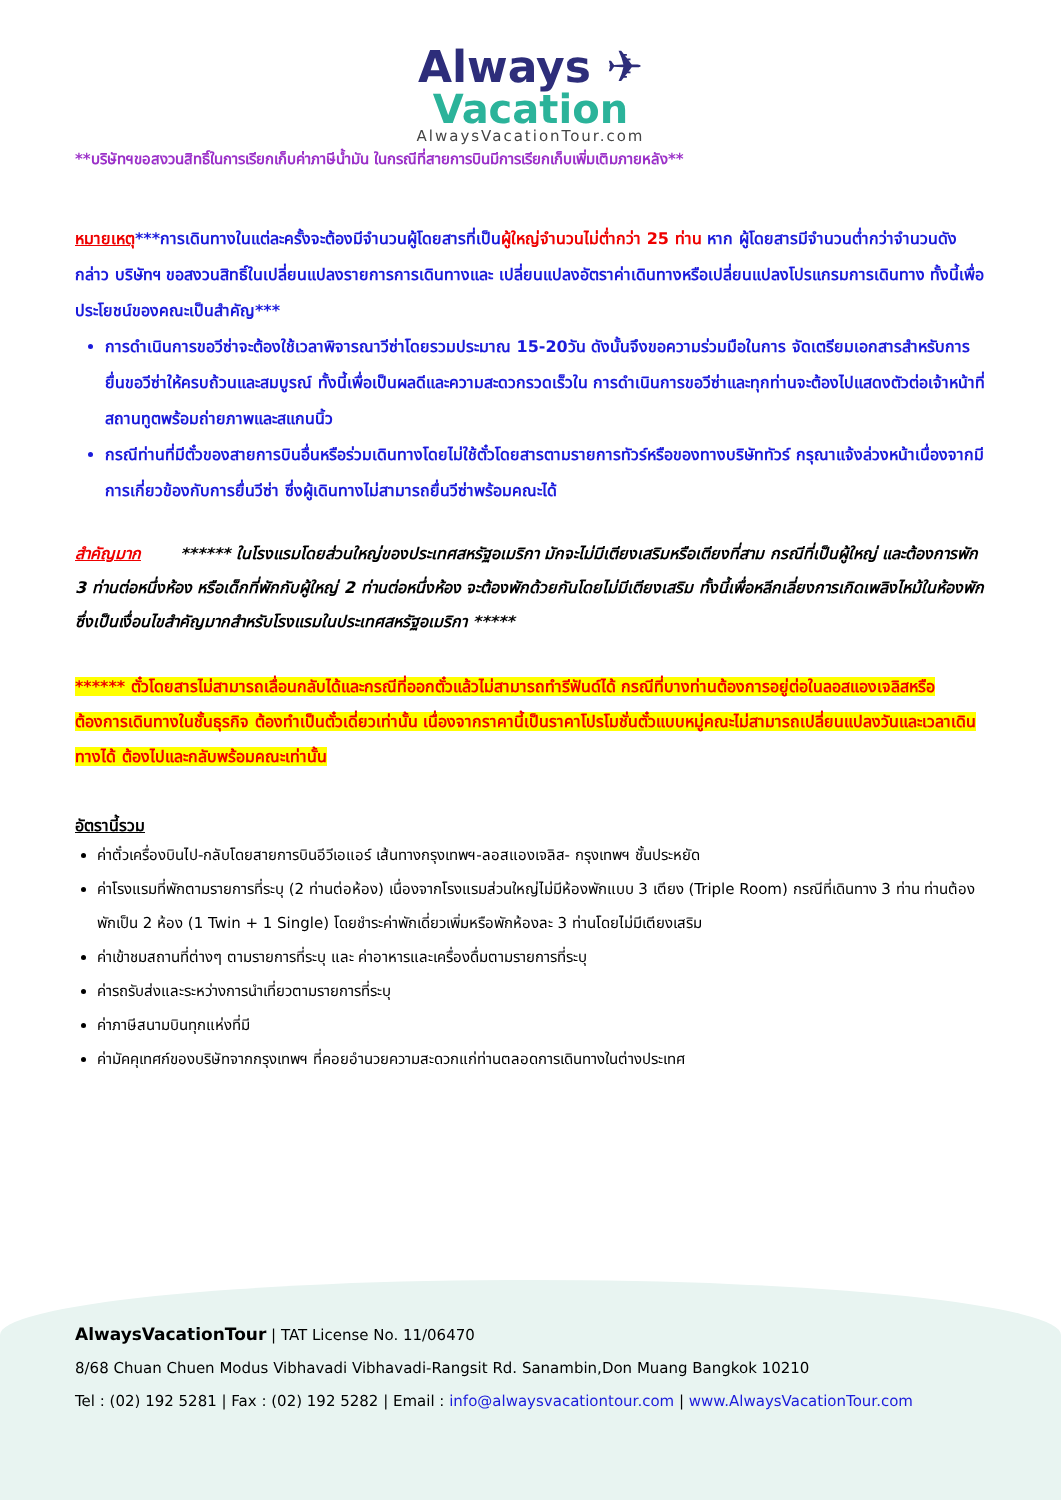Always ✈
Vacation
AlwaysVacationTour.com
**บริษัทฯขอสงวนสิทธิ์ในการเรียกเก็บค่าภาษีน้ำมัน ในกรณีที่สายการบินมีการเรียกเก็บเพิ่มเติมภายหลัง**
หมายเหตุ***การเดินทางในแต่ละครั้งจะต้องมีจำนวนผู้โดยสารที่เป็นผู้ใหญ่จำนวนไม่ต่ำกว่า 25 ท่าน หาก ผู้โดยสารมีจำนวนต่ำกว่าจำนวนดังกล่าว บริษัทฯ ขอสงวนสิทธิ์ในเปลี่ยนแปลงรายการการเดินทางและ เปลี่ยนแปลงอัตราค่าเดินทางหรือเปลี่ยนแปลงโปรแกรมการเดินทาง ทั้งนี้เพื่อประโยชน์ของคณะเป็นสำคัญ***
การดำเนินการขอวีซ่าจะต้องใช้เวลาพิจารณาวีซ่าโดยรวมประมาณ 15-20วัน ดังนั้นจึงขอความร่วมมือในการ จัดเตรียมเอกสารสำหรับการยื่นขอวีซ่าให้ครบถ้วนและสมบูรณ์ ทั้งนี้เพื่อเป็นผลดีและความสะดวกรวดเร็วใน การดำเนินการขอวีซ่าและทุกท่านจะต้องไปแสดงตัวต่อเจ้าหน้าที่สถานทูตพร้อมถ่ายภาพและสแกนนิ้ว
กรณีท่านที่มีตั๋วของสายการบินอื่นหรือร่วมเดินทางโดยไม่ใช้ตั๋วโดยสารตามรายการทัวร์หรือของทางบริษัททัวร์ กรุณาแจ้งล่วงหน้าเนื่องจากมีการเกี่ยวข้องกับการยื่นวีซ่า ซึ่งผู้เดินทางไม่สามารถยื่นวีซ่าพร้อมคณะได้
สำคัญมาก ****** ในโรงแรมโดยส่วนใหญ่ของประเทศสหรัฐอเมริกา มักจะไม่มีเตียงเสริมหรือเตียงที่สาม กรณีที่เป็นผู้ใหญ่ และต้องการพัก 3 ท่านต่อหนึ่งห้อง หรือเด็กที่พักกับผู้ใหญ่ 2 ท่านต่อหนึ่งห้อง จะต้องพักด้วยกันโดยไม่มีเตียงเสริม ทั้งนี้เพื่อหลีกเลี่ยงการเกิดเพลิงไหม้ในห้องพัก ซึ่งเป็นเงื่อนไขสำคัญมากสำหรับโรงแรมในประเทศสหรัฐอเมริกา *****
****** ตั๋วโดยสารไม่สามารถเลื่อนกลับได้และกรณีที่ออกตั๋วแล้วไม่สามารถทำรีฟันด์ได้ กรณีที่บางท่านต้องการอยู่ต่อในลอสแองเจลิสหรือต้องการเดินทางในชั้นธุรกิจ ต้องทำเป็นตั๋วเดี่ยวเท่านั้น เนื่องจากราคานี้เป็นราคาโปรโมชั่นตั๋วแบบหมู่คณะไม่สามารถเปลี่ยนแปลงวันและเวลาเดินทางได้ ต้องไปและกลับพร้อมคณะเท่านั้น
อัตรานี้รวม
ค่าตั๋วเครื่องบินไป-กลับโดยสายการบินอีวีเอแอร์ เส้นทางกรุงเทพฯ-ลอสแองเจลิส- กรุงเทพฯ ชั้นประหยัด
ค่าโรงแรมที่พักตามรายการที่ระบุ (2 ท่านต่อห้อง) เนื่องจากโรงแรมส่วนใหญ่ไม่มีห้องพักแบบ 3 เตียง (Triple Room) กรณีที่เดินทาง 3 ท่าน ท่านต้องพักเป็น 2 ห้อง (1 Twin + 1 Single) โดยชำระค่าพักเดี่ยวเพิ่มหรือพักห้องละ 3 ท่านโดยไม่มีเตียงเสริม
ค่าเข้าชมสถานที่ต่างๆ ตามรายการที่ระบุ และ ค่าอาหารและเครื่องดื่มตามรายการที่ระบุ
ค่ารถรับส่งและระหว่างการนำเที่ยวตามรายการที่ระบุ
ค่าภาษีสนามบินทุกแห่งที่มี
ค่ามัคคุเทศก์ของบริษัทจากกรุงเทพฯ ที่คอยอำนวยความสะดวกแก่ท่านตลอดการเดินทางในต่างประเทศ
AlwaysVacationTour | TAT License No. 11/06470
8/68 Chuan Chuen Modus Vibhavadi Vibhavadi-Rangsit Rd. Sanambin,Don Muang Bangkok 10210
Tel : (02) 192 5281 | Fax : (02) 192 5282 | Email : info@alwaysvacationtour.com | www.AlwaysVacationTour.com